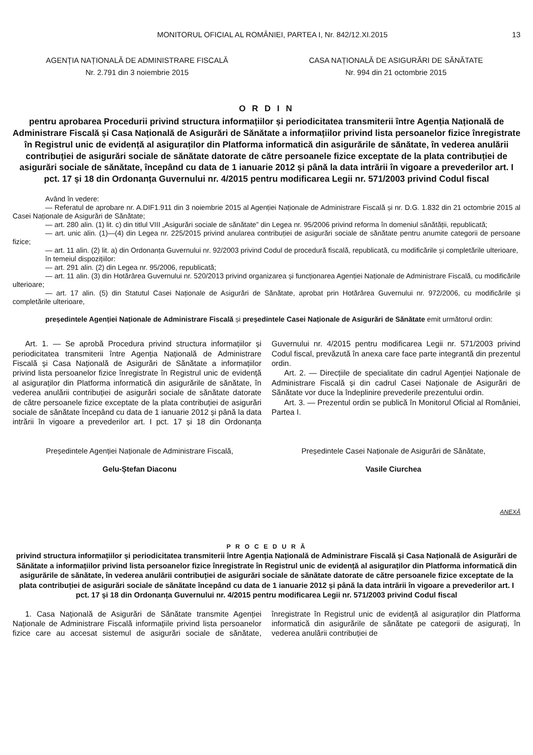MONITORUL OFICIAL AL ROMÂNIEI, PARTEA I, Nr. 842/12.XI.2015 13
AGENȚIA NAȚIONALĂ DE ADMINISTRARE FISCALĂ
Nr. 2.791 din 3 noiembrie 2015
CASA NAȚIONALĂ DE ASIGURĂRI DE SĂNĂTATE
Nr. 994 din 21 octombrie 2015
O R D I N
pentru aprobarea Procedurii privind structura informațiilor și periodicitatea transmiterii între Agenția Națională de Administrare Fiscală și Casa Națională de Asigurări de Sănătate a informațiilor privind lista persoanelor fizice înregistrate în Registrul unic de evidență al asiguraților din Platforma informatică din asigurările de sănătate, în vederea anulării contribuției de asigurări sociale de sănătate datorate de către persoanele fizice exceptate de la plata contribuției de asigurări sociale de sănătate, începând cu data de 1 ianuarie 2012 și până la data intrării în vigoare a prevederilor art. I pct. 17 și 18 din Ordonanța Guvernului nr. 4/2015 pentru modificarea Legii nr. 571/2003 privind Codul fiscal
Având în vedere:
— Referatul de aprobare nr. A.DIF1.911 din 3 noiembrie 2015 al Agenției Naționale de Administrare Fiscală și nr. D.G. 1.832 din 21 octombrie 2015 al Casei Naționale de Asigurări de Sănătate;
— art. 280 alin. (1) lit. c) din titlul VIII „Asigurări sociale de sănătate” din Legea nr. 95/2006 privind reforma în domeniul sănătății, republicată;
— art. unic alin. (1)—(4) din Legea nr. 225/2015 privind anularea contribuției de asigurări sociale de sănătate pentru anumite categorii de persoane fizice;
— art. 11 alin. (2) lit. a) din Ordonanța Guvernului nr. 92/2003 privind Codul de procedură fiscală, republicată, cu modificările și completările ulterioare,
în temeiul dispozițiilor:
— art. 291 alin. (2) din Legea nr. 95/2006, republicată;
— art. 11 alin. (3) din Hotărârea Guvernului nr. 520/2013 privind organizarea și funcționarea Agenției Naționale de Administrare Fiscală, cu modificările ulterioare;
— art. 17 alin. (5) din Statutul Casei Naționale de Asigurări de Sănătate, aprobat prin Hotărârea Guvernului nr. 972/2006, cu modificările și completările ulterioare,
președintele Agenției Naționale de Administrare Fiscală și președintele Casei Naționale de Asigurări de Sănătate emit următorul ordin:
Art. 1. — Se aprobă Procedura privind structura informațiilor și periodicitatea transmiterii între Agenția Națională de Administrare Fiscală și Casa Națională de Asigurări de Sănătate a informațiilor privind lista persoanelor fizice înregistrate în Registrul unic de evidență al asiguraților din Platforma informatică din asigurările de sănătate, în vederea anulării contribuției de asigurări sociale de sănătate datorate de către persoanele fizice exceptate de la plata contribuției de asigurări sociale de sănătate începând cu data de 1 ianuarie 2012 și până la data intrării în vigoare a prevederilor art. I pct. 17 și 18 din Ordonanța Guvernului nr. 4/2015 pentru modificarea Legii nr. 571/2003 privind Codul fiscal, prevăzută în anexa care face parte integrantă din prezentul ordin.
Art. 2. — Direcțiile de specialitate din cadrul Agenției Naționale de Administrare Fiscală și din cadrul Casei Naționale de Asigurări de Sănătate vor duce la îndeplinire prevederile prezentului ordin.
Art. 3. — Prezentul ordin se publică în Monitorul Oficial al României, Partea I.
Președintele Agenției Naționale de Administrare Fiscală,
Gelu-Ștefan Diaconu
Președintele Casei Naționale de Asigurări de Sănătate,
Vasile Ciurchea
ANEXĂ
P R O C E D U R Ă
privind structura informațiilor și periodicitatea transmiterii între Agenția Națională de Administrare Fiscală și Casa Națională de Asigurări de Sănătate a informațiilor privind lista persoanelor fizice înregistrate în Registrul unic de evidență al asiguraților din Platforma informatică din asigurările de sănătate, în vederea anulării contribuției de asigurări sociale de sănătate datorate de către persoanele fizice exceptate de la plata contribuției de asigurări sociale de sănătate începând cu data de 1 ianuarie 2012 și până la data intrării în vigoare a prevederilor art. I pct. 17 și 18 din Ordonanța Guvernului nr. 4/2015 pentru modificarea Legii nr. 571/2003 privind Codul fiscal
1. Casa Națională de Asigurări de Sănătate transmite Agenției Naționale de Administrare Fiscală informațiile privind lista persoanelor fizice care au accesat sistemul de asigurări sociale de sănătate, înregistrate în Registrul unic de evidență al asiguraților din Platforma informatică din asigurările de sănătate pe categorii de asigurați, în vederea anulării contribuției de